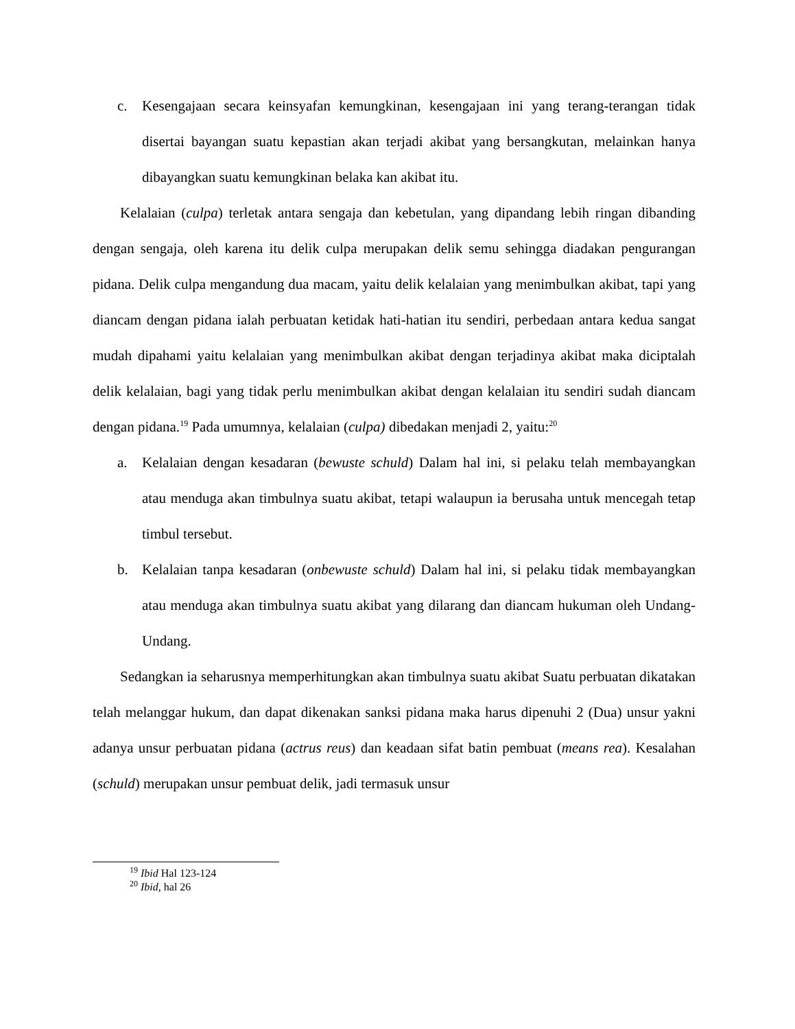c. Kesengajaan secara keinsyafan kemungkinan, kesengajaan ini yang terang-terangan tidak disertai bayangan suatu kepastian akan terjadi akibat yang bersangkutan, melainkan hanya dibayangkan suatu kemungkinan belaka kan akibat itu.
Kelalaian (culpa) terletak antara sengaja dan kebetulan, yang dipandang lebih ringan dibanding dengan sengaja, oleh karena itu delik culpa merupakan delik semu sehingga diadakan pengurangan pidana. Delik culpa mengandung dua macam, yaitu delik kelalaian yang menimbulkan akibat, tapi yang diancam dengan pidana ialah perbuatan ketidak hati-hatian itu sendiri, perbedaan antara kedua sangat mudah dipahami yaitu kelalaian yang menimbulkan akibat dengan terjadinya akibat maka diciptalah delik kelalaian, bagi yang tidak perlu menimbulkan akibat dengan kelalaian itu sendiri sudah diancam dengan pidana.<sup>19</sup> Pada umumnya, kelalaian (culpa) dibedakan menjadi 2, yaitu:<sup>20</sup>
a. Kelalaian dengan kesadaran (bewuste schuld) Dalam hal ini, si pelaku telah membayangkan atau menduga akan timbulnya suatu akibat, tetapi walaupun ia berusaha untuk mencegah tetap timbul tersebut.
b. Kelalaian tanpa kesadaran (onbewuste schuld) Dalam hal ini, si pelaku tidak membayangkan atau menduga akan timbulnya suatu akibat yang dilarang dan diancam hukuman oleh Undang-Undang.
Sedangkan ia seharusnya memperhitungkan akan timbulnya suatu akibat Suatu perbuatan dikatakan telah melanggar hukum, dan dapat dikenakan sanksi pidana maka harus dipenuhi 2 (Dua) unsur yakni adanya unsur perbuatan pidana (actrus reus) dan keadaan sifat batin pembuat (means rea). Kesalahan (schuld) merupakan unsur pembuat delik, jadi termasuk unsur
<sup>19</sup> Ibid Hal 123-124
<sup>20</sup> Ibid, hal 26